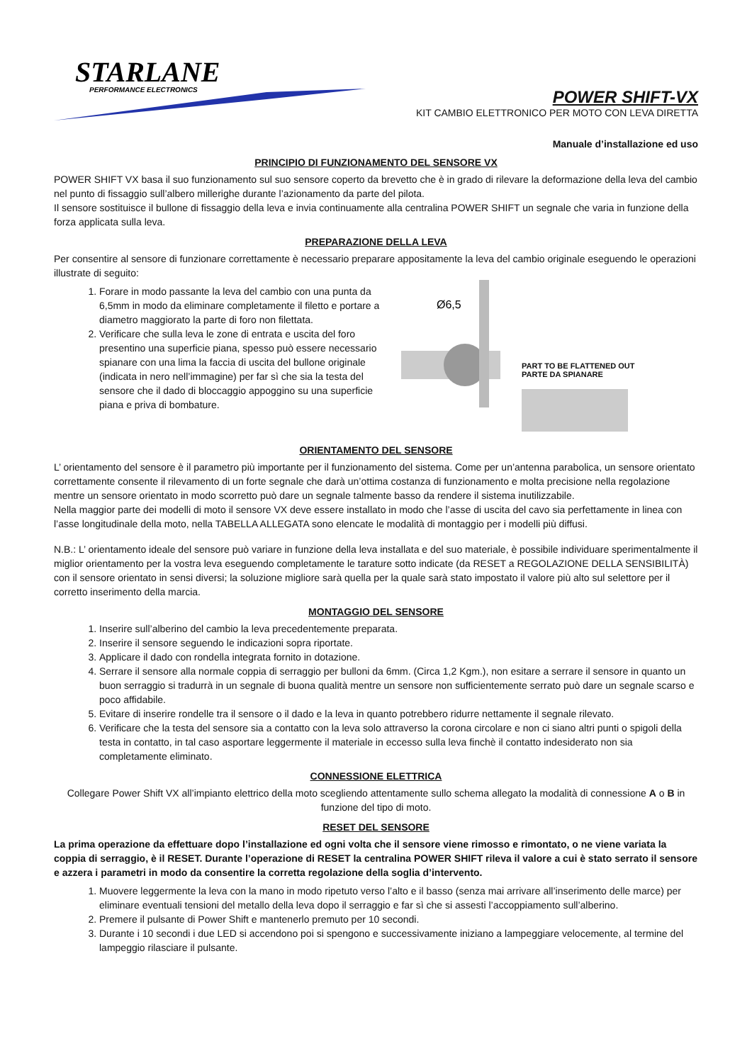STARLANE
PERFORMANCE ELECTRONICS
POWER SHIFT-VX
KIT CAMBIO ELETTRONICO PER MOTO CON LEVA DIRETTA
Manuale d’installazione ed uso
PRINCIPIO DI FUNZIONAMENTO DEL SENSORE VX
POWER SHIFT VX basa il suo funzionamento sul suo sensore coperto da brevetto che è in grado di rilevare la deformazione della leva del cambio nel punto di fissaggio sull’albero millerighe durante l’azionamento da parte del pilota.
Il sensore sostituisce il bullone di fissaggio della leva e invia continuamente alla centralina POWER SHIFT un segnale che varia in funzione della forza applicata sulla leva.
PREPARAZIONE DELLA LEVA
Per consentire al sensore di funzionare correttamente è necessario preparare appositamente la leva del cambio originale eseguendo le operazioni illustrate di seguito:
1. Forare in modo passante la leva del cambio con una punta da 6,5mm in modo da eliminare completamente il filetto e portare a diametro maggiorato la parte di foro non filettata.
2. Verificare che sulla leva le zone di entrata e uscita del foro presentino una superficie piana, spesso può essere necessario spianare con una lima la faccia di uscita del bullone originale (indicata in nero nell’immagine) per far sì che sia la testa del sensore che il dado di bloccaggio appoggino su una superficie piana e priva di bombature.
Ø6,5
PART TO BE FLATTENED OUT
PARTE DA SPIANARE
ORIENTAMENTO DEL SENSORE
L’ orientamento del sensore è il parametro più importante per il funzionamento del sistema. Come per un’antenna parabolica, un sensore orientato correttamente consente il rilevamento di un forte segnale che darà un’ottima costanza di funzionamento e molta precisione nella regolazione mentre un sensore orientato in modo scorretto può dare un segnale talmente basso da rendere il sistema inutilizzabile.
Nella maggior parte dei modelli di moto il sensore VX deve essere installato in modo che l’asse di uscita del cavo sia perfettamente in linea con l’asse longitudinale della moto, nella TABELLA ALLEGATA sono elencate le modalità di montaggio per i modelli più diffusi.
N.B.: L’ orientamento ideale del sensore può variare in funzione della leva installata e del suo materiale, è possibile individuare sperimentalmente il miglior orientamento per la vostra leva eseguendo completamente le tarature sotto indicate (da RESET a REGOLAZIONE DELLA SENSIBILITÀ) con il sensore orientato in sensi diversi; la soluzione migliore sarà quella per la quale sarà stato impostato il valore più alto sul selettore per il corretto inserimento della marcia.
MONTAGGIO DEL SENSORE
1. Inserire sull’alberino del cambio la leva precedentemente preparata.
2. Inserire il sensore seguendo le indicazioni sopra riportate.
3. Applicare il dado con rondella integrata fornito in dotazione.
4. Serrare il sensore alla normale coppia di serraggio per bulloni da 6mm. (Circa 1,2 Kgm.), non esitare a serrare il sensore in quanto un buon serraggio si tradurrà in un segnale di buona qualità mentre un sensore non sufficientemente serrato può dare un segnale scarso e poco affidabile.
5. Evitare di inserire rondelle tra il sensore o il dado e la leva in quanto potrebbero ridurre nettamente il segnale rilevato.
6. Verificare che la testa del sensore sia a contatto con la leva solo attraverso la corona circolare e non ci siano altri punti o spigoli della testa in contatto, in tal caso asportare leggermente il materiale in eccesso sulla leva finchè il contatto indesiderato non sia completamente eliminato.
CONNESSIONE ELETTRICA
Collegare Power Shift VX all’impianto elettrico della moto scegliendo attentamente sullo schema allegato la modalità di connessione A o B in funzione del tipo di moto.
RESET DEL SENSORE
La prima operazione da effettuare dopo l’installazione ed ogni volta che il sensore viene rimosso e rimontato, o ne viene variata la coppia di serraggio, è il RESET. Durante l’operazione di RESET la centralina POWER SHIFT rileva il valore a cui è stato serrato il sensore e azzera i parametri in modo da consentire la corretta regolazione della soglia d’intervento.
1. Muovere leggermente la leva con la mano in modo ripetuto verso l’alto e il basso (senza mai arrivare all’inserimento delle marce) per eliminare eventuali tensioni del metallo della leva dopo il serraggio e far sì che si assesti l’accoppiamento sull’alberino.
2. Premere il pulsante di Power Shift e mantenerlo premuto per 10 secondi.
3. Durante i 10 secondi i due LED si accendono poi si spengono e successivamente iniziano a lampeggiare velocemente, al termine del lampeggio rilasciare il pulsante.